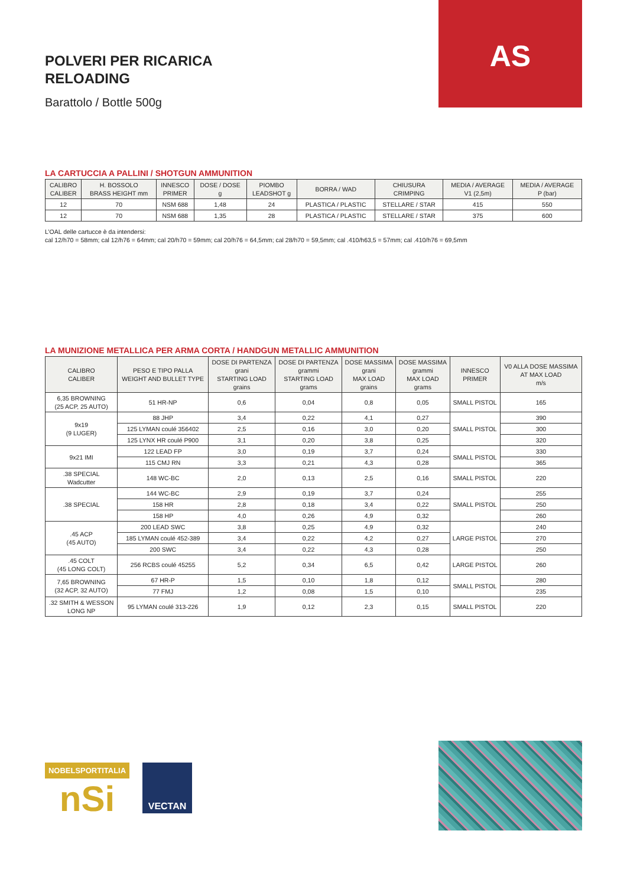POLVERI PER RICARICA
RELOADING
Barattolo / Bottle 500g
AS
LA CARTUCCIA A PALLINI / SHOTGUN AMMUNITION
| CALIBRO CALIBER | H. BOSSOLO BRASS HEIGHT mm | INNESCO PRIMER | DOSE / DOSE g | PIOMBO LEADSHOT g | BORRA / WAD | CHIUSURA CRIMPING | MEDIA / AVERAGE V1 (2,5m) | MEDIA / AVERAGE P (bar) |
| --- | --- | --- | --- | --- | --- | --- | --- | --- |
| 12 | 70 | NSM 688 | 1,48 | 24 | PLASTICA / PLASTIC | STELLARE / STAR | 415 | 550 |
| 12 | 70 | NSM 688 | 1,35 | 28 | PLASTICA / PLASTIC | STELLARE / STAR | 375 | 600 |
L’OAL delle cartucce è da intendersi:
cal 12/h70 = 58mm; cal 12/h76 = 64mm; cal 20/h70 = 59mm; cal 20/h76 = 64,5mm; cal 28/h70 = 59,5mm; cal .410/h63,5 = 57mm; cal .410/h76 = 69,5mm
LA MUNIZIONE METALLICA PER ARMA CORTA / HANDGUN METALLIC AMMUNITION
| CALIBRO CALIBER | PESO E TIPO PALLA WEIGHT AND BULLET TYPE | DOSE DI PARTENZA grani STARTING LOAD grains | DOSE DI PARTENZA grammi STARTING LOAD grams | DOSE MASSIMA grani MAX LOAD grains | DOSE MASSIMA grammi MAX LOAD grams | INNESCO PRIMER | V0 ALLA DOSE MASSIMA AT MAX LOAD m/s |
| --- | --- | --- | --- | --- | --- | --- | --- |
| 6,35 BROWNING (25 ACP, 25 AUTO) | 51 HR-NP | 0,6 | 0,04 | 0,8 | 0,05 | SMALL PISTOL | 165 |
| 9x19 (9 LUGER) | 88 JHP | 3,4 | 0,22 | 4,1 | 0,27 | SMALL PISTOL | 390 |
| | 125 LYMAN coulé 356402 | 2,5 | 0,16 | 3,0 | 0,20 | | 300 |
| | 125 LYNX HR coulé P900 | 3,1 | 0,20 | 3,8 | 0,25 | | 320 |
| 9x21 IMI | 122 LEAD FP | 3,0 | 0,19 | 3,7 | 0,24 | SMALL PISTOL | 330 |
| | 115 CMJ RN | 3,3 | 0,21 | 4,3 | 0,28 | | 365 |
| .38 SPECIAL Wadcutter | 148 WC-BC | 2,0 | 0,13 | 2,5 | 0,16 | SMALL PISTOL | 220 |
| .38 SPECIAL | 144 WC-BC | 2,9 | 0,19 | 3,7 | 0,24 | SMALL PISTOL | 255 |
| | 158 HR | 2,8 | 0,18 | 3,4 | 0,22 | | 250 |
| | 158 HP | 4,0 | 0,26 | 4,9 | 0,32 | | 260 |
| .45 ACP (45 AUTO) | 200 LEAD SWC | 3,8 | 0,25 | 4,9 | 0,32 | LARGE PISTOL | 240 |
| | 185 LYMAN coulé 452-389 | 3,4 | 0,22 | 4,2 | 0,27 | | 270 |
| | 200 SWC | 3,4 | 0,22 | 4,3 | 0,28 | | 250 |
| .45 COLT (45 LONG COLT) | 256 RCBS coulé 45255 | 5,2 | 0,34 | 6,5 | 0,42 | LARGE PISTOL | 260 |
| 7,65 BROWNING (32 ACP, 32 AUTO) | 67 HR-P | 1,5 | 0,10 | 1,8 | 0,12 | SMALL PISTOL | 280 |
| | 77 FMJ | 1,2 | 0,08 | 1,5 | 0,10 | | 235 |
| .32 SMITH & WESSON LONG NP | 95 LYMAN coulé 313-226 | 1,9 | 0,12 | 2,3 | 0,15 | SMALL PISTOL | 220 |
NOBELSPORTITALIA
nSi
VECTAN